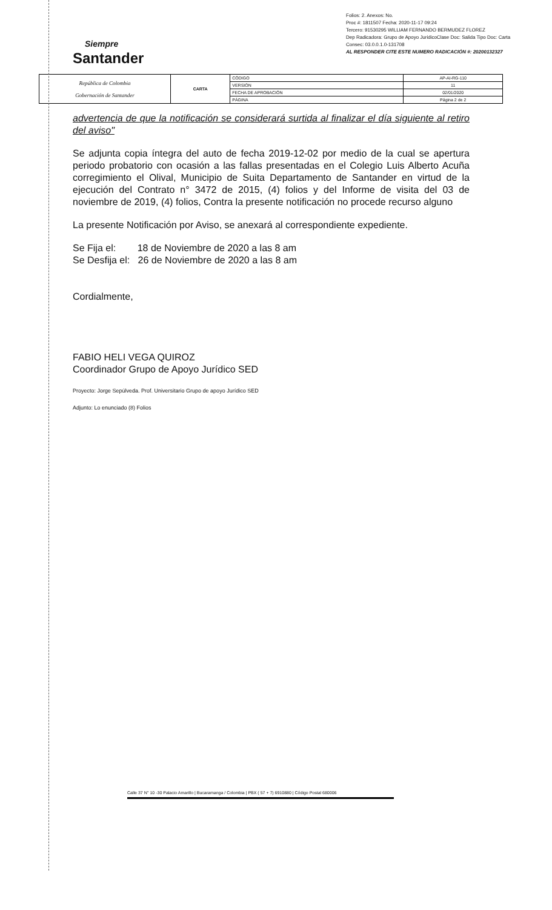Siempre
Santander
Folios: 2. Anexos: No.
Proc #: 1811507 Fecha: 2020-11-17 09:24
Tercero: 91530295 WILLIAM FERNANDO BERMUDEZ FLOREZ
Dep Radicadora: Grupo de Apoyo JuridicoClase Doc: Salida Tipo Doc: Carta
Consec: 03.0.0.1.0-131708
AL RESPONDER CITE ESTE NUMERO RADICACIÓN #: 20200132327
| República de Colombia Gobernación de Santander | CARTA | CÓDIGO | AP-AI-RG-110 |
| | | VERSIÓN | 11 |
| | | FECHA DE APROBACIÓN | 02/01/2020 |
| | | PÁGINA | Página 2 de 2 |
advertencia de que la notificación se considerará surtida al finalizar el día siguiente al retiro del aviso"
Se adjunta copia íntegra del auto de fecha 2019-12-02 por medio de la cual se apertura periodo probatorio con ocasión a las fallas presentadas en el Colegio Luis Alberto Acuña corregimiento el Olival, Municipio de Suita Departamento de Santander en virtud de la ejecución del Contrato n° 3472 de 2015, (4) folios y del Informe de visita del 03 de noviembre de 2019, (4) folios, Contra la presente notificación no procede recurso alguno
La presente Notificación por Aviso, se anexará al correspondiente expediente.
Se Fija el: 18 de Noviembre de 2020 a las 8 am
Se Desfija el: 26 de Noviembre de 2020 a las 8 am
Cordialmente,
FABIO HELI VEGA QUIROZ
Coordinador Grupo de Apoyo Jurídico SED
Proyecto: Jorge Sepúlveda. Prof. Universitario Grupo de apoyo Jurídico SED
Adjunto: Lo enunciado (8) Folios
Calle 37 N° 10 -30 Palacio Amarillo | Bucaramanga / Colombia | PBX ( 57 + 7) 6910880 | Código Postal 680006